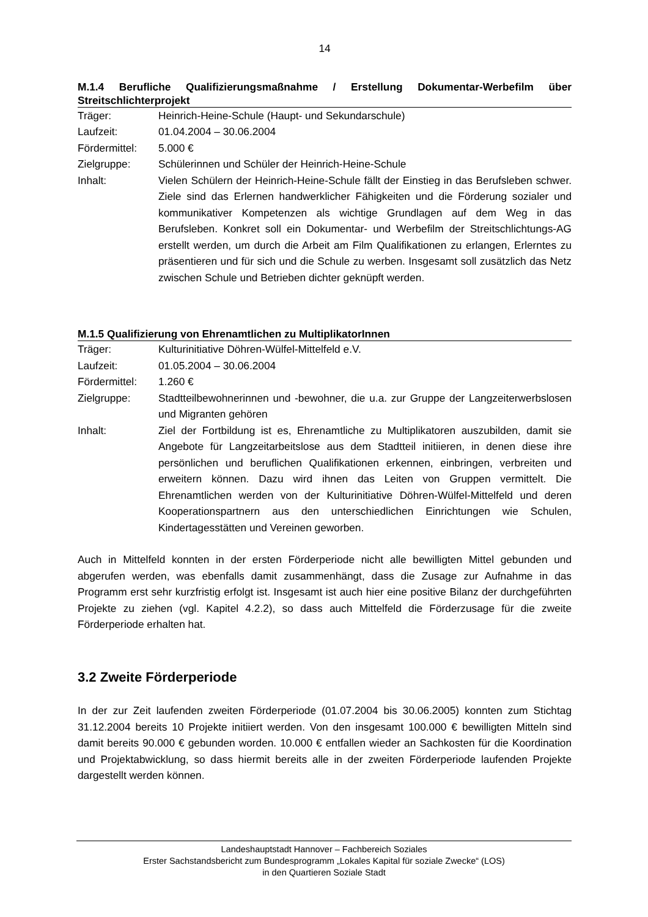14
M.1.4 Berufliche Qualifizierungsmaßnahme / Erstellung Dokumentar-Werbefilm über Streitschlichterprojekt
| Träger: | Heinrich-Heine-Schule (Haupt- und Sekundarschule) |
| Laufzeit: | 01.04.2004 – 30.06.2004 |
| Fördermittel: | 5.000 € |
| Zielgruppe: | Schülerinnen und Schüler der Heinrich-Heine-Schule |
| Inhalt: | Vielen Schülern der Heinrich-Heine-Schule fällt der Einstieg in das Berufsleben schwer. Ziele sind das Erlernen handwerklicher Fähigkeiten und die Förderung sozialer und kommunikativer Kompetenzen als wichtige Grundlagen auf dem Weg in das Berufsleben. Konkret soll ein Dokumentar- und Werbefilm der Streitschlichtungs-AG erstellt werden, um durch die Arbeit am Film Qualifikationen zu erlangen, Erlerntes zu präsentieren und für sich und die Schule zu werben. Insgesamt soll zusätzlich das Netz zwischen Schule und Betrieben dichter geknüpft werden. |
M.1.5 Qualifizierung von Ehrenamtlichen zu MultiplikatorInnen
| Träger: | Kulturinitiative Döhren-Wülfel-Mittelfeld e.V. |
| Laufzeit: | 01.05.2004 – 30.06.2004 |
| Fördermittel: | 1.260 € |
| Zielgruppe: | Stadtteilbewohnerinnen und -bewohner, die u.a. zur Gruppe der Langzeiterwerbslosen und Migranten gehören |
| Inhalt: | Ziel der Fortbildung ist es, Ehrenamtliche zu Multiplikatoren auszubilden, damit sie Angebote für Langzeitarbeitslose aus dem Stadtteil initiieren, in denen diese ihre persönlichen und beruflichen Qualifikationen erkennen, einbringen, verbreiten und erweitern können. Dazu wird ihnen das Leiten von Gruppen vermittelt. Die Ehrenamtlichen werden von der Kulturinitiative Döhren-Wülfel-Mittelfeld und deren Kooperationspartnern aus den unterschiedlichen Einrichtungen wie Schulen, Kindertagesstätten und Vereinen geworben. |
Auch in Mittelfeld konnten in der ersten Förderperiode nicht alle bewilligten Mittel gebunden und abgerufen werden, was ebenfalls damit zusammenhängt, dass die Zusage zur Aufnahme in das Programm erst sehr kurzfristig erfolgt ist. Insgesamt ist auch hier eine positive Bilanz der durchgeführten Projekte zu ziehen (vgl. Kapitel 4.2.2), so dass auch Mittelfeld die Förderzusage für die zweite Förderperiode erhalten hat.
3.2 Zweite Förderperiode
In der zur Zeit laufenden zweiten Förderperiode (01.07.2004 bis 30.06.2005) konnten zum Stichtag 31.12.2004 bereits 10 Projekte initiiert werden. Von den insgesamt 100.000 € bewilligten Mitteln sind damit bereits 90.000 € gebunden worden. 10.000 € entfallen wieder an Sachkosten für die Koordination und Projektabwicklung, so dass hiermit bereits alle in der zweiten Förderperiode laufenden Projekte dargestellt werden können.
Landeshauptstadt Hannover – Fachbereich Soziales
Erster Sachstandsbericht zum Bundesprogramm „Lokales Kapital für soziale Zwecke“ (LOS)
in den Quartieren Soziale Stadt